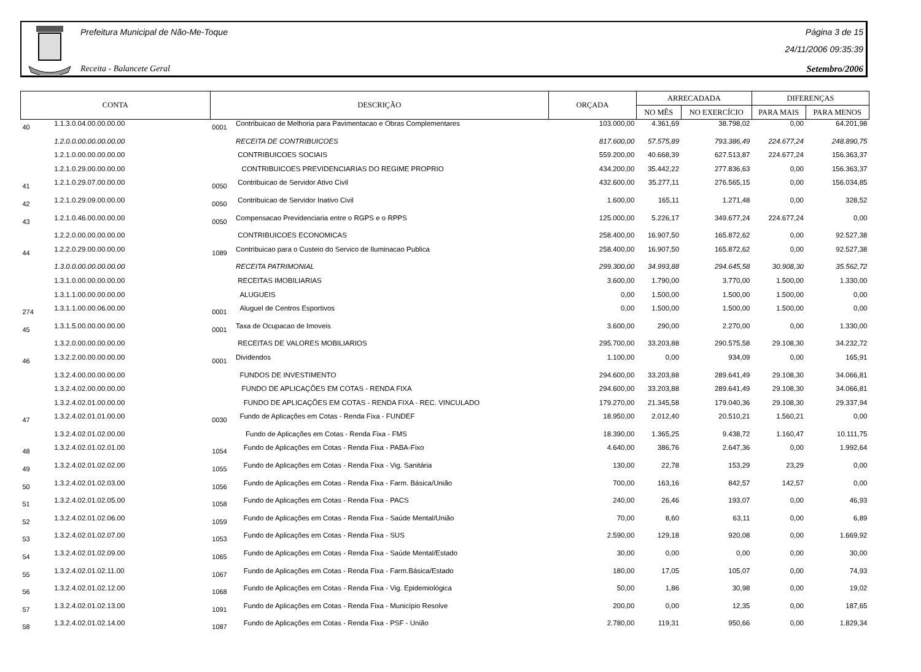Prefeitura Municipal de Não-Me-Toque
Receita - Balancete Geral
Página 3 de 15
24/11/2006 09:35:39
Setembro/2006
| CONTA | | DESCRIÇÃO | | ORÇADA | ARRECADADA | | DIFERENÇAS | |
| --- | --- | --- | --- | --- | --- | --- | --- | --- |
| | | | | | NO MÊS | NO EXERCÍCIO | PARA MAIS | PARA MENOS |
| 40 | 1.1.3.0.04.00.00.00.00 | 0001 | Contribuicao de Melhoria para Pavimentacao e Obras Complementares | 103.000,00 | 4.361,69 | 38.798,02 | 0,00 | 64.201,98 |
| | 1.2.0.0.00.00.00.00.00 | | RECEITA DE CONTRIBUICOES | 817.600,00 | 57.575,89 | 793.386,49 | 224.677,24 | 248.890,75 |
| | 1.2.1.0.00.00.00.00.00 | | CONTRIBUICOES SOCIAIS | 559.200,00 | 40.668,39 | 627.513,87 | 224.677,24 | 156.363,37 |
| | 1.2.1.0.29.00.00.00.00 | | CONTRIBUICOES PREVIDENCIARIAS DO REGIME PROPRIO | 434.200,00 | 35.442,22 | 277.836,63 | 0,00 | 156.363,37 |
| 41 | 1.2.1.0.29.07.00.00.00 | 0050 | Contribuicao de Servidor Ativo Civil | 432.600,00 | 35.277,11 | 276.565,15 | 0,00 | 156.034,85 |
| 42 | 1.2.1.0.29.09.00.00.00 | 0050 | Contribuicao de Servidor Inativo Civil | 1.600,00 | 165,11 | 1.271,48 | 0,00 | 328,52 |
| 43 | 1.2.1.0.46.00.00.00.00 | 0050 | Compensacao Previdenciaria entre o RGPS e o RPPS | 125.000,00 | 5.226,17 | 349.677,24 | 224.677,24 | 0,00 |
| | 1.2.2.0.00.00.00.00.00 | | CONTRIBUICOES ECONOMICAS | 258.400,00 | 16.907,50 | 165.872,62 | 0,00 | 92.527,38 |
| 44 | 1.2.2.0.29.00.00.00.00 | 1089 | Contribuicao para o Custeio do Servico de Iluminacao Publica | 258.400,00 | 16.907,50 | 165.872,62 | 0,00 | 92.527,38 |
| | 1.3.0.0.00.00.00.00.00 | | RECEITA PATRIMONIAL | 299.300,00 | 34.993,88 | 294.645,58 | 30.908,30 | 35.562,72 |
| | 1.3.1.0.00.00.00.00.00 | | RECEITAS IMOBILIARIAS | 3.600,00 | 1.790,00 | 3.770,00 | 1.500,00 | 1.330,00 |
| | 1.3.1.1.00.00.00.00.00 | | ALUGUEIS | 0,00 | 1.500,00 | 1.500,00 | 1.500,00 | 0,00 |
| 274 | 1.3.1.1.00.00.06.00.00 | 0001 | Aluguel de Centros Esportivos | 0,00 | 1.500,00 | 1.500,00 | 1.500,00 | 0,00 |
| 45 | 1.3.1.5.00.00.00.00.00 | 0001 | Taxa de Ocupacao de Imoveis | 3.600,00 | 290,00 | 2.270,00 | 0,00 | 1.330,00 |
| | 1.3.2.0.00.00.00.00.00 | | RECEITAS DE VALORES MOBILIARIOS | 295.700,00 | 33.203,88 | 290.575,58 | 29.108,30 | 34.232,72 |
| 46 | 1.3.2.2.00.00.00.00.00 | 0001 | Dividendos | 1.100,00 | 0,00 | 934,09 | 0,00 | 165,91 |
| | 1.3.2.4.00.00.00.00.00 | | FUNDOS DE INVESTIMENTO | 294.600,00 | 33.203,88 | 289.641,49 | 29.108,30 | 34.066,81 |
| | 1.3.2.4.02.00.00.00.00 | | FUNDO DE APLICAÇÕES EM COTAS - RENDA FIXA | 294.600,00 | 33.203,88 | 289.641,49 | 29.108,30 | 34.066,81 |
| | 1.3.2.4.02.01.00.00.00 | | FUNDO DE APLICAÇÕES EM COTAS - RENDA FIXA - REC. VINCULADO | 179.270,00 | 21.345,58 | 179.040,36 | 29.108,30 | 29.337,94 |
| 47 | 1.3.2.4.02.01.01.00.00 | 0030 | Fundo de Aplicações em Cotas - Renda Fixa - FUNDEF | 18.950,00 | 2.012,40 | 20.510,21 | 1.560,21 | 0,00 |
| | 1.3.2.4.02.01.02.00.00 | | Fundo de Aplicações em Cotas - Renda Fixa - FMS | 18.390,00 | 1.365,25 | 9.438,72 | 1.160,47 | 10.111,75 |
| 48 | 1.3.2.4.02.01.02.01.00 | 1054 | Fundo de Aplicações em Cotas - Renda Fixa - PABA-Fixo | 4.640,00 | 386,76 | 2.647,36 | 0,00 | 1.992,64 |
| 49 | 1.3.2.4.02.01.02.02.00 | 1055 | Fundo de Aplicações em Cotas - Renda Fixa - Vig. Sanitária | 130,00 | 22,78 | 153,29 | 23,29 | 0,00 |
| 50 | 1.3.2.4.02.01.02.03.00 | 1056 | Fundo de Aplicações em Cotas - Renda Fixa - Farm. Básica/União | 700,00 | 163,16 | 842,57 | 142,57 | 0,00 |
| 51 | 1.3.2.4.02.01.02.05.00 | 1058 | Fundo de Aplicações em Cotas - Renda Fixa - PACS | 240,00 | 26,46 | 193,07 | 0,00 | 46,93 |
| 52 | 1.3.2.4.02.01.02.06.00 | 1059 | Fundo de Aplicações em Cotas - Renda Fixa - Saúde Mental/União | 70,00 | 8,60 | 63,11 | 0,00 | 6,89 |
| 53 | 1.3.2.4.02.01.02.07.00 | 1053 | Fundo de Aplicações em Cotas - Renda Fixa - SUS | 2.590,00 | 129,18 | 920,08 | 0,00 | 1.669,92 |
| 54 | 1.3.2.4.02.01.02.09.00 | 1065 | Fundo de Aplicações em Cotas - Renda Fixa - Saúde Mental/Estado | 30,00 | 0,00 | 0,00 | 0,00 | 30,00 |
| 55 | 1.3.2.4.02.01.02.11.00 | 1067 | Fundo de Aplicações em Cotas - Renda Fixa - Farm.Básica/Estado | 180,00 | 17,05 | 105,07 | 0,00 | 74,93 |
| 56 | 1.3.2.4.02.01.02.12.00 | 1068 | Fundo de Aplicações em Cotas - Renda Fixa - Vig. Epidemiológica | 50,00 | 1,86 | 30,98 | 0,00 | 19,02 |
| 57 | 1.3.2.4.02.01.02.13.00 | 1091 | Fundo de Aplicações em Cotas - Renda Fixa - Município Resolve | 200,00 | 0,00 | 12,35 | 0,00 | 187,65 |
| 58 | 1.3.2.4.02.01.02.14.00 | 1087 | Fundo de Aplicações em Cotas - Renda Fixa - PSF - União | 2.780,00 | 119,31 | 950,66 | 0,00 | 1.829,34 |